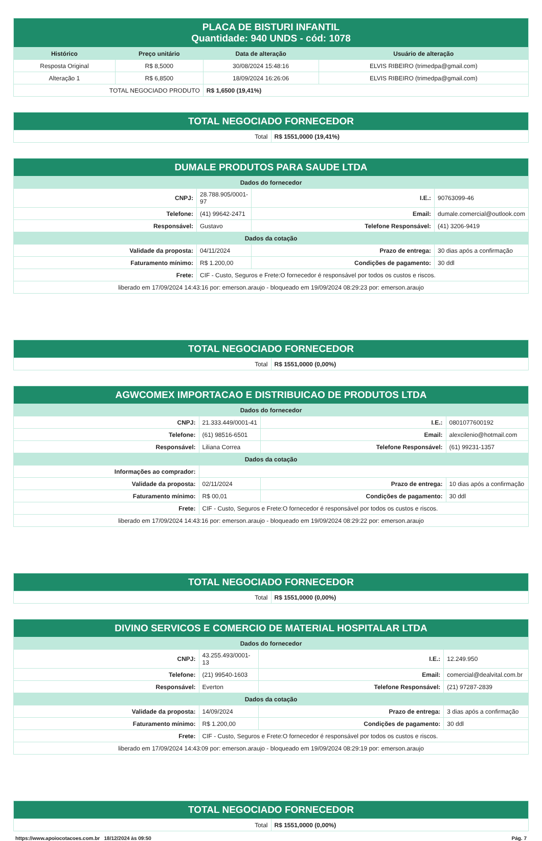| PLACA DE BISTURI INFANTIL Quantidade: 940 UNDS - cód: 1078 | | | |
| Histórico | Preço unitário | Data de alteração | Usuário de alteração |
| Resposta Original | R$ 8,5000 | 30/08/2024 15:48:16 | ELVIS RIBEIRO (trimedpa@gmail.com) |
| Alteração 1 | R$ 6,8500 | 18/09/2024 16:26:06 | ELVIS RIBEIRO (trimedpa@gmail.com) |
| TOTAL NEGOCIADO PRODUTO | | R$ 1,6500 (19,41%) | |
| TOTAL NEGOCIADO FORNECEDOR | |
| Total | R$ 1551,0000 (19,41%) |
| DUMALE PRODUTOS PARA SAUDE LTDA | | | |
| Dados do fornecedor | | | |
| CNPJ: | 28.788.905/0001-97 | I.E.: | 90763099-46 |
| Telefone: | (41) 99642-2471 | Email: | dumale.comercial@outlook.com |
| Responsável: | Gustavo | Telefone Responsável: | (41) 3206-9419 |
| Dados da cotação | | | |
| Validade da proposta: | 04/11/2024 | Prazo de entrega: | 30 dias após a confirmação |
| Faturamento mínimo: | R$ 1.200,00 | Condições de pagamento: | 30 ddl |
| Frete: | CIF - Custo, Seguros e Frete:O fornecedor é responsável por todos os custos e riscos. | | |
| liberado em 17/09/2024 14:43:16 por: emerson.araujo - bloqueado em 19/09/2024 08:29:23 por: emerson.araujo | | | |
| TOTAL NEGOCIADO FORNECEDOR | |
| Total | R$ 1551,0000 (0,00%) |
| AGWCOMEX IMPORTACAO E DISTRIBUICAO DE PRODUTOS LTDA | | | |
| Dados do fornecedor | | | |
| CNPJ: | 21.333.449/0001-41 | I.E.: | 0801077600192 |
| Telefone: | (61) 98516-6501 | Email: | alexcilenio@hotmail.com |
| Responsável: | Liliana Correa | Telefone Responsável: | (61) 99231-1357 |
| Dados da cotação | | | |
| Informações ao comprador: | | | |
| Validade da proposta: | 02/11/2024 | Prazo de entrega: | 10 dias após a confirmação |
| Faturamento mínimo: | R$ 00,01 | Condições de pagamento: | 30 ddl |
| Frete: | CIF - Custo, Seguros e Frete:O fornecedor é responsável por todos os custos e riscos. | | |
| liberado em 17/09/2024 14:43:16 por: emerson.araujo - bloqueado em 19/09/2024 08:29:22 por: emerson.araujo | | | |
| TOTAL NEGOCIADO FORNECEDOR | |
| Total | R$ 1551,0000 (0,00%) |
| DIVINO SERVICOS E COMERCIO DE MATERIAL HOSPITALAR LTDA | | | |
| Dados do fornecedor | | | |
| CNPJ: | 43.255.493/0001-13 | I.E.: | 12.249.950 |
| Telefone: | (21) 99540-1603 | Email: | comercial@dealvital.com.br |
| Responsável: | Everton | Telefone Responsável: | (21) 97287-2839 |
| Dados da cotação | | | |
| Validade da proposta: | 14/09/2024 | Prazo de entrega: | 3 dias após a confirmação |
| Faturamento mínimo: | R$ 1.200,00 | Condições de pagamento: | 30 ddl |
| Frete: | CIF - Custo, Seguros e Frete:O fornecedor é responsável por todos os custos e riscos. | | |
| liberado em 17/09/2024 14:43:09 por: emerson.araujo - bloqueado em 19/09/2024 08:29:19 por: emerson.araujo | | | |
| TOTAL NEGOCIADO FORNECEDOR | |
| Total | R$ 1551,0000 (0,00%) |
https://www.apoiocotacoes.com.br 18/12/2024 às 09:50 Pág. 7